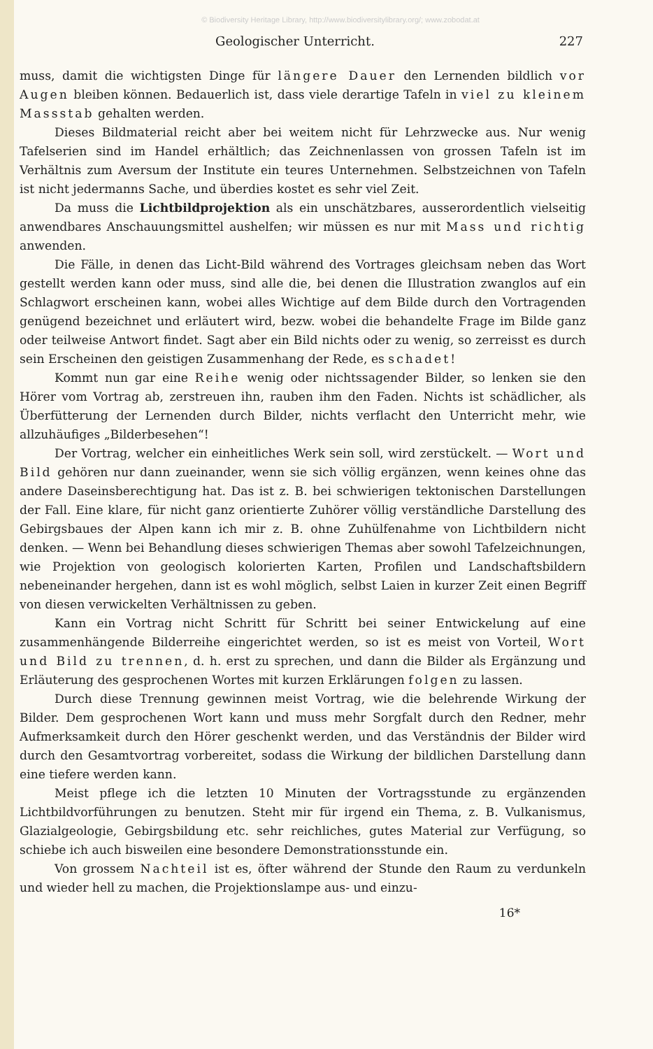© Biodiversity Heritage Library, http://www.biodiversitylibrary.org/; www.zobodat.at
Geologischer Unterricht. 227
muss, damit die wichtigsten Dinge für längere Dauer den Lernenden bildlich vor Augen bleiben können. Bedauerlich ist, dass viele derartige Tafeln in viel zu kleinem Massstab gehalten werden.
Dieses Bildmaterial reicht aber bei weitem nicht für Lehrzwecke aus. Nur wenig Tafelserien sind im Handel erhältlich; das Zeichnenlassen von grossen Tafeln ist im Verhältnis zum Aversum der Institute ein teures Unternehmen. Selbstzeichnen von Tafeln ist nicht jedermanns Sache, und überdies kostet es sehr viel Zeit.
Da muss die Lichtbildprojektion als ein unschätzbares, ausserordentlich vielseitig anwendbares Anschauungsmittel aushelfen; wir müssen es nur mit Mass und richtig anwenden.
Die Fälle, in denen das Licht-Bild während des Vortrages gleichsam neben das Wort gestellt werden kann oder muss, sind alle die, bei denen die Illustration zwanglos auf ein Schlagwort erscheinen kann, wobei alles Wichtige auf dem Bilde durch den Vortragenden genügend bezeichnet und erläutert wird, bezw. wobei die behandelte Frage im Bilde ganz oder teilweise Antwort findet. Sagt aber ein Bild nichts oder zu wenig, so zerreisst es durch sein Erscheinen den geistigen Zusammenhang der Rede, es schadet!
Kommt nun gar eine Reihe wenig oder nichtssagender Bilder, so lenken sie den Hörer vom Vortrag ab, zerstreuen ihn, rauben ihm den Faden. Nichts ist schädlicher, als Überfütterung der Lernenden durch Bilder, nichts verflacht den Unterricht mehr, wie allzuhäufiges „Bilderbesehen“!
Der Vortrag, welcher ein einheitliches Werk sein soll, wird zerstückelt. — Wort und Bild gehören nur dann zueinander, wenn sie sich völlig ergänzen, wenn keines ohne das andere Daseinsberechtigung hat. Das ist z. B. bei schwierigen tektonischen Darstellungen der Fall. Eine klare, für nicht ganz orientierte Zuhörer völlig verständliche Darstellung des Gebirgsbaues der Alpen kann ich mir z. B. ohne Zuhülfenahme von Lichtbildern nicht denken. — Wenn bei Behandlung dieses schwierigen Themas aber sowohl Tafelzeichnungen, wie Projektion von geologisch kolorierten Karten, Profilen und Landschaftsbildern nebeneinander hergehen, dann ist es wohl möglich, selbst Laien in kurzer Zeit einen Begriff von diesen verwickelten Verhältnissen zu geben.
Kann ein Vortrag nicht Schritt für Schritt bei seiner Entwickelung auf eine zusammenhängende Bilderreihe eingerichtet werden, so ist es meist von Vorteil, Wort und Bild zu trennen, d. h. erst zu sprechen, und dann die Bilder als Ergänzung und Erläuterung des gesprochenen Wortes mit kurzen Erklärungen folgen zu lassen.
Durch diese Trennung gewinnen meist Vortrag, wie die belehrende Wirkung der Bilder. Dem gesprochenen Wort kann und muss mehr Sorgfalt durch den Redner, mehr Aufmerksamkeit durch den Hörer geschenkt werden, und das Verständnis der Bilder wird durch den Gesamtvortrag vorbereitet, sodass die Wirkung der bildlichen Darstellung dann eine tiefere werden kann.
Meist pflege ich die letzten 10 Minuten der Vortragsstunde zu ergänzenden Lichtbildvorführungen zu benutzen. Steht mir für irgend ein Thema, z. B. Vulkanismus, Glazialgeologie, Gebirgsbildung etc. sehr reichliches, gutes Material zur Verfügung, so schiebe ich auch bisweilen eine besondere Demonstrationsstunde ein.
Von grossem Nachteil ist es, öfter während der Stunde den Raum zu verdunkeln und wieder hell zu machen, die Projektionslampe aus- und einzu-
16*